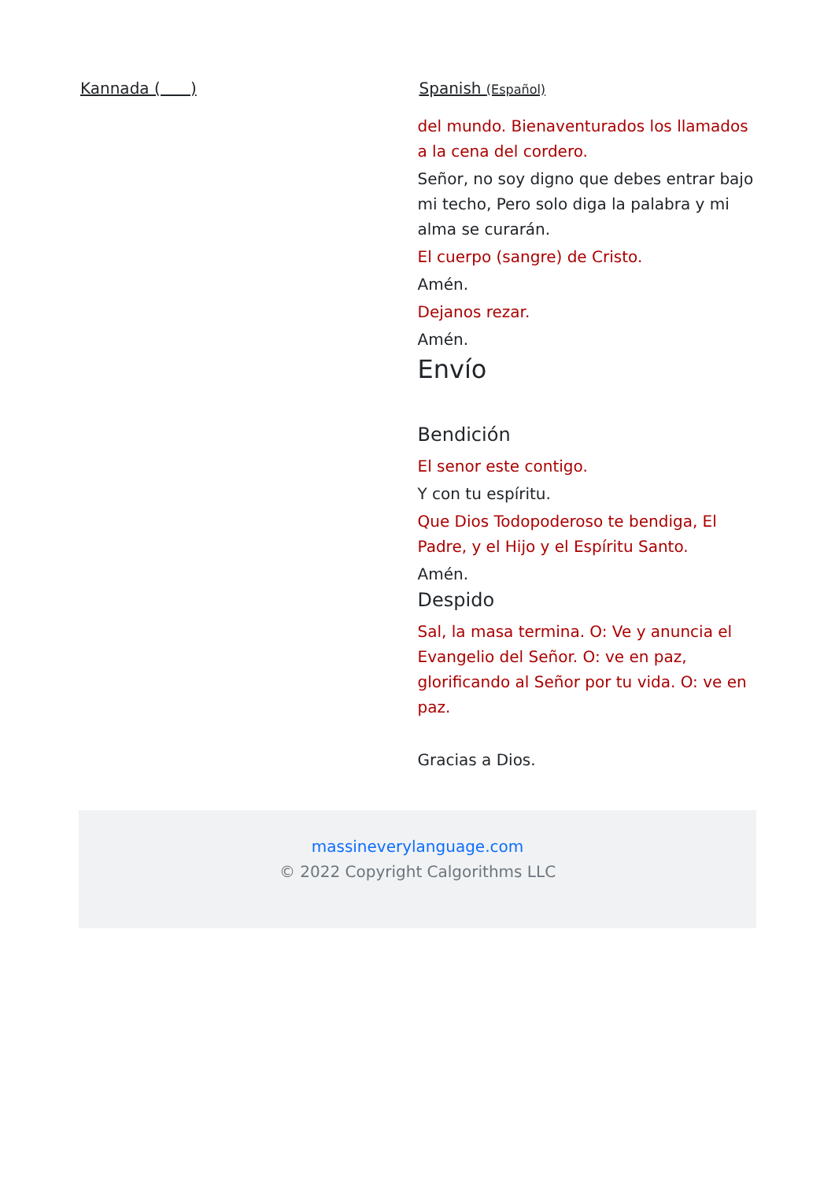Kannada ( ) Spanish (Español)
del mundo. Bienaventurados los llamados a la cena del cordero.
Señor, no soy digno que debes entrar bajo mi techo, Pero solo diga la palabra y mi alma se curarán.
El cuerpo (sangre) de Cristo.
Amén.
Dejanos rezar.
Amén.
Envío
Bendición
El senor este contigo.
Y con tu espíritu.
Que Dios Todopoderoso te bendiga, El Padre, y el Hijo y el Espíritu Santo.
Amén.
Despido
Sal, la masa termina. O: Ve y anuncia el Evangelio del Señor. O: ve en paz, glorificando al Señor por tu vida. O: ve en paz.
Gracias a Dios.
massineverylanguage.com
© 2022 Copyright Calgorithms LLC